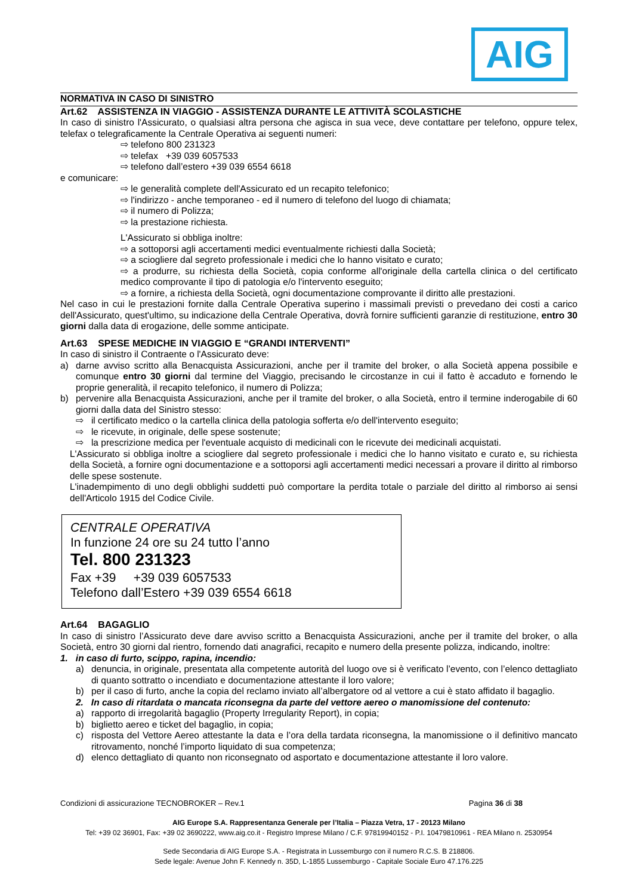AIG
NORMATIVA IN CASO DI SINISTRO
Art.62 ASSISTENZA IN VIAGGIO - ASSISTENZA DURANTE LE ATTIVITÀ SCOLASTICHE
In caso di sinistro l'Assicurato, o qualsiasi altra persona che agisca in sua vece, deve contattare per telefono, oppure telex, telefax o telegraficamente la Centrale Operativa ai seguenti numeri:
⇨ telefono 800 231323
⇨ telefax +39 039 6057533
⇨ telefono dall’estero +39 039 6554 6618
e comunicare:
⇨ le generalità complete dell'Assicurato ed un recapito telefonico;
⇨ l'indirizzo - anche temporaneo - ed il numero di telefono del luogo di chiamata;
⇨ il numero di Polizza;
⇨ la prestazione richiesta.
L'Assicurato si obbliga inoltre:
⇨ a sottoporsi agli accertamenti medici eventualmente richiesti dalla Società;
⇨ a sciogliere dal segreto professionale i medici che lo hanno visitato e curato;
⇨ a produrre, su richiesta della Società, copia conforme all'originale della cartella clinica o del certificato medico comprovante il tipo di patologia e/o l'intervento eseguito;
⇨ a fornire, a richiesta della Società, ogni documentazione comprovante il diritto alle prestazioni.
Nel caso in cui le prestazioni fornite dalla Centrale Operativa superino i massimali previsti o prevedano dei costi a carico dell'Assicurato, quest'ultimo, su indicazione della Centrale Operativa, dovrà fornire sufficienti garanzie di restituzione, entro 30 giorni dalla data di erogazione, delle somme anticipate.
Art.63 SPESE MEDICHE IN VIAGGIO E “GRANDI INTERVENTI”
In caso di sinistro il Contraente o l'Assicurato deve:
a) darne avviso scritto alla Benacquista Assicurazioni, anche per il tramite del broker, o alla Società appena possibile e comunque entro 30 giorni dal termine del Viaggio, precisando le circostanze in cui il fatto è accaduto e fornendo le proprie generalità, il recapito telefonico, il numero di Polizza;
b) pervenire alla Benacquista Assicurazioni, anche per il tramite del broker, o alla Società, entro il termine inderogabile di 60 giorni dalla data del Sinistro stesso:
⇨ il certificato medico o la cartella clinica della patologia sofferta e/o dell'intervento eseguito;
⇨ le ricevute, in originale, delle spese sostenute;
⇨ la prescrizione medica per l'eventuale acquisto di medicinali con le ricevute dei medicinali acquistati.
L'Assicurato si obbliga inoltre a sciogliere dal segreto professionale i medici che lo hanno visitato e curato e, su richiesta della Società, a fornire ogni documentazione e a sottoporsi agli accertamenti medici necessari a provare il diritto al rimborso delle spese sostenute.
L'inadempimento di uno degli obblighi suddetti può comportare la perdita totale o parziale del diritto al rimborso ai sensi dell'Articolo 1915 del Codice Civile.
CENTRALE OPERATIVA
In funzione 24 ore su 24 tutto l’anno
Tel. 800 231323
Fax +39 +39 039 6057533
Telefono dall’Estero +39 039 6554 6618
Art.64 BAGAGLIO
In caso di sinistro l’Assicurato deve dare avviso scritto a Benacquista Assicurazioni, anche per il tramite del broker, o alla Società, entro 30 giorni dal rientro, fornendo dati anagrafici, recapito e numero della presente polizza, indicando, inoltre:
1. in caso di furto, scippo, rapina, incendio:
a) denuncia, in originale, presentata alla competente autorità del luogo ove si è verificato l’evento, con l’elenco dettagliato di quanto sottratto o incendiato e documentazione attestante il loro valore;
b) per il caso di furto, anche la copia del reclamo inviato all’albergatore od al vettore a cui è stato affidato il bagaglio.
2. In caso di ritardata o mancata riconsegna da parte del vettore aereo o manomissione del contenuto:
a) rapporto di irregolarità bagaglio (Property Irregularity Report), in copia;
b) biglietto aereo e ticket del bagaglio, in copia;
c) risposta del Vettore Aereo attestante la data e l’ora della tardata riconsegna, la manomissione o il definitivo mancato ritrovamento, nonché l’importo liquidato di sua competenza;
d) elenco dettagliato di quanto non riconsegnato od asportato e documentazione attestante il loro valore.
Condizioni di assicurazione TECNOBROKER – Rev.1 Pagina 36 di 38
AIG Europe S.A. Rappresentanza Generale per l’Italia – Piazza Vetra, 17 - 20123 Milano
Tel: +39 02 36901, Fax: +39 02 3690222, www.aig.co.it - Registro Imprese Milano / C.F. 97819940152 - P.I. 10479810961 - REA Milano n. 2530954
Sede Secondaria di AIG Europe S.A. - Registrata in Lussemburgo con il numero R.C.S. B 218806.
Sede legale: Avenue John F. Kennedy n. 35D, L-1855 Lussemburgo - Capitale Sociale Euro 47.176.225